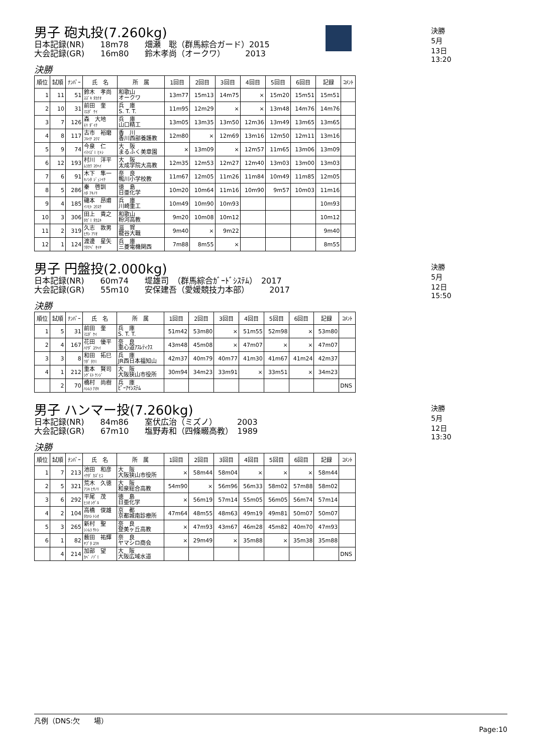決勝　5月13日 13:20
男子 砲丸投(7.260kg)
日本記録(NR)　　18m78　　畑瀬　聡（群馬綜合ガード）2015 大会記録(GR)　　16m80　　鈴木孝尚（オークワ）　　　2013
決勝
| 順位 | 試順 | ﾅﾝﾊﾞｰ | 氏 名 | 所 属 | 1回目 | 2回目 | 3回目 | 4回目 | 5回目 | 6回目 | 記録 | ｺﾒﾝﾄ |
| --- | --- | --- | --- | --- | --- | --- | --- | --- | --- | --- | --- | --- |
| 1 | 11 | 51 | 鈴木 孝尚 ｽｽﾞｷ ﾀｶﾅｵ | 和歌山 オークワ | 13m77 | 15m13 | 14m75 | × | 15m20 | 15m51 | 15m51 | |
| 2 | 10 | 31 | 前田 奎 ﾏｴﾀﾞ ｹｲ | 兵 庫 S. T. T. | 11m95 | 12m29 | × | × | 13m48 | 14m76 | 14m76 | |
| 3 | 7 | 126 | 森 大地 ﾓﾘ ﾀﾞｲﾁ | 兵 庫 山口精工 | 13m05 | 13m35 | 13m50 | 12m36 | 13m49 | 13m65 | 13m65 | |
| 4 | 8 | 117 | 古市 裕磨 ﾌﾙｲﾁ ﾕｳﾏ | 香 川 香川西部養護教 | 12m80 | × | 12m69 | 13m16 | 12m50 | 12m11 | 13m16 | |
| 5 | 9 | 74 | 今泉 仁 ｲﾏｲｽﾞﾐ ﾋﾄｼ | 大 阪 まるふく美章園 | × | 13m09 | × | 12m57 | 11m65 | 13m06 | 13m09 | |
| 6 | 12 | 193 | 村川 洋平 ﾑﾗｶﾜ ﾖｳﾍｲ | 大 阪 太成学院大高教 | 12m35 | 12m53 | 12m27 | 12m40 | 13m03 | 13m00 | 13m03 | |
| 7 | 6 | 91 | 木下 隼一 ｷﾉｼﾀ ｼﾞｭﾝｲﾁ | 奈 良 鴨川小学校教 | 11m67 | 12m05 | 11m26 | 11m84 | 10m49 | 11m85 | 12m05 | |
| 8 | 5 | 286 | 秦 啓訓 ﾊﾀ ｱｷﾉﾘ | 徳 島 日亜化学 | 10m20 | 10m64 | 11m16 | 10m90 | 9m57 | 10m03 | 11m16 | |
| 9 | 4 | 185 | 磯本 昂甫 ｲｿﾓﾄ ｺｳｽｹ | 兵 庫 川崎重工 | 10m49 | 10m90 | 10m93 | | | | 10m93 | |
| 10 | 3 | 306 | 田上 貴之 ﾀｶﾞﾐ ﾀｶﾕｷ | 和歌山 粉河高教 | 9m20 | 10m08 | 10m12 | | | | 10m12 | |
| 11 | 2 | 319 | 久志 敦男 ﾋｻｼ ｱﾂｵ | 滋 賀 龍谷大職 | 9m40 | × | 9m22 | | | | 9m40 | |
| 12 | 1 | 124 | 渡邊 星矢 ﾜﾀﾅﾍﾞ ｾｲﾔ | 兵 庫 三菱電機関西 | 7m88 | 8m55 | × | | | | 8m55 | |
決勝　5月12日 15:50
男子 円盤投(2.000kg)
日本記録(NR)　　60m74　　堤雄司　（群馬綜合ｶﾞｰﾄﾞｼｽﾃﾑ）　2017 大会記録(GR)　　55m10　　安保建吾（愛媛競技力本部）　　　2017
決勝
| 順位 | 試順 | ﾅﾝﾊﾞｰ | 氏 名 | 所 属 | 1回目 | 2回目 | 3回目 | 4回目 | 5回目 | 6回目 | 記録 | ｺﾒﾝﾄ |
| --- | --- | --- | --- | --- | --- | --- | --- | --- | --- | --- | --- | --- |
| 1 | 5 | 31 | 前田 奎 ﾏｴﾀﾞ ｹｲ | 兵 庫 S. T. T. | 51m42 | 53m80 | × | 51m55 | 52m98 | × | 53m80 | |
| 2 | 4 | 167 | 花田 優平 ﾊﾅﾀﾞ ﾕｳﾍｲ | 奈 良 重心道ｱｽﾚﾃｨｸｽ | 43m48 | 45m08 | × | 47m07 | × | × | 47m07 | |
| 3 | 3 | 8 | 和田 拓巳 ﾜﾀﾞ ﾀｸﾐ | 兵 庫 JR西日本福知山 | 42m37 | 40m79 | 40m77 | 41m30 | 41m67 | 41m24 | 42m37 | |
| 4 | 1 | 212 | 重本 賢司 ｼｹﾞﾓﾄ ｹﾝｼﾞ | 大 阪 大阪狭山市役所 | 30m94 | 34m23 | 33m91 | × | 33m51 | × | 34m23 | |
| | 2 | 70 | 橋村 尚樹 ﾊｼﾑﾗ ﾅｵｷ | 兵 庫 ﾋﾟｰｱｲｼｽﾃﾑ | | | | | | | | DNS |
決勝　5月12日 13:30
男子 ハンマー投(7.260kg)
日本記録(NR)　　84m86　　室伏広治（ミズノ）　　　2003 大会記録(GR)　　67m10　　塩野寿和（四條畷高教）　1989
決勝
| 順位 | 試順 | ﾅﾝﾊﾞｰ | 氏 名 | 所 属 | 1回目 | 2回目 | 3回目 | 4回目 | 5回目 | 6回目 | 記録 | ｺﾒﾝﾄ |
| --- | --- | --- | --- | --- | --- | --- | --- | --- | --- | --- | --- | --- |
| 1 | 7 | 213 | 池田 和彦 ｲｹﾀﾞ ｶｽﾞﾋｺ | 大 阪 大阪狭山市役所 | × | 58m44 | 58m04 | × | × | × | 58m44 | |
| 2 | 5 | 321 | 荒木 久徳 ｱﾗｷ ﾋｻﾉﾘ | 大 阪 和泉総合高教 | 54m90 | × | 56m96 | 56m33 | 58m02 | 57m88 | 58m02 | |
| 3 | 6 | 292 | 平尾 茂 ﾋﾗｵ ｼｹﾞﾙ | 徳 島 日亜化学 | × | 56m19 | 57m14 | 55m05 | 56m05 | 56m74 | 57m14 | |
| 4 | 2 | 104 | 高橋 俊雄 ﾀｶﾊｼ ﾄｼｵ | 京 都 京都城南診療所 | 47m64 | 48m55 | 48m63 | 49m19 | 49m81 | 50m07 | 50m07 | |
| 5 | 3 | 265 | 新村 聖 ｼﾝﾑﾗ ｻﾄｼ | 奈 良 登美ヶ丘高教 | × | 47m93 | 43m67 | 46m28 | 45m82 | 40m70 | 47m93 | |
| 6 | 1 | 82 | 薮田 祐輝 ﾔﾌﾞﾀ ﾕｳｷ | 奈 良 ヤマシロ商会 | × | 29m49 | × | 35m88 | × | 35m38 | 35m88 | |
| | 4 | 214 | 加部 望 ｶﾍﾞ ﾉｿﾞﾐ | 大 阪 大阪広域水道 | | | | | | | | DNS |
凡例（DNS:欠　　場）
Page:10